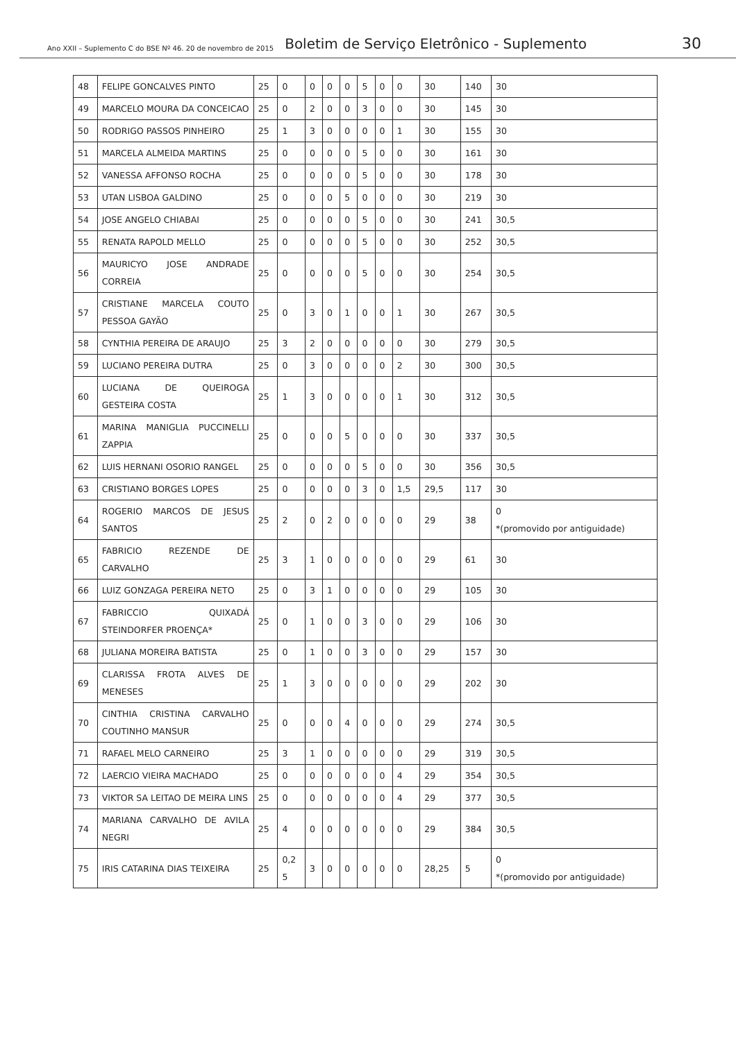Ano XXII – Suplemento C do BSE Nº 46. 20 de novembro de 2015 Boletim de Serviço Eletrônico - Suplemento 30
| 48 | FELIPE GONCALVES PINTO | 25 | 0 | 0 | 0 | 0 | 5 | 0 | 0 | 30 | 140 | 30 |
| 49 | MARCELO MOURA DA CONCEICAO | 25 | 0 | 2 | 0 | 0 | 3 | 0 | 0 | 30 | 145 | 30 |
| 50 | RODRIGO PASSOS PINHEIRO | 25 | 1 | 3 | 0 | 0 | 0 | 0 | 1 | 30 | 155 | 30 |
| 51 | MARCELA ALMEIDA MARTINS | 25 | 0 | 0 | 0 | 0 | 5 | 0 | 0 | 30 | 161 | 30 |
| 52 | VANESSA AFFONSO ROCHA | 25 | 0 | 0 | 0 | 0 | 5 | 0 | 0 | 30 | 178 | 30 |
| 53 | UTAN LISBOA GALDINO | 25 | 0 | 0 | 0 | 5 | 0 | 0 | 0 | 30 | 219 | 30 |
| 54 | JOSE ANGELO CHIABAI | 25 | 0 | 0 | 0 | 0 | 5 | 0 | 0 | 30 | 241 | 30,5 |
| 55 | RENATA RAPOLD MELLO | 25 | 0 | 0 | 0 | 0 | 5 | 0 | 0 | 30 | 252 | 30,5 |
| 56 | MAURICYO JOSE ANDRADE CORREIA | 25 | 0 | 0 | 0 | 0 | 5 | 0 | 0 | 30 | 254 | 30,5 |
| 57 | CRISTIANE MARCELA COUTO PESSOA GAYÃO | 25 | 0 | 3 | 0 | 1 | 0 | 0 | 1 | 30 | 267 | 30,5 |
| 58 | CYNTHIA PEREIRA DE ARAUJO | 25 | 3 | 2 | 0 | 0 | 0 | 0 | 0 | 30 | 279 | 30,5 |
| 59 | LUCIANO PEREIRA DUTRA | 25 | 0 | 3 | 0 | 0 | 0 | 0 | 2 | 30 | 300 | 30,5 |
| 60 | LUCIANA DE QUEIROGA GESTEIRA COSTA | 25 | 1 | 3 | 0 | 0 | 0 | 0 | 1 | 30 | 312 | 30,5 |
| 61 | MARINA MANIGLIA PUCCINELLI ZAPPIA | 25 | 0 | 0 | 0 | 5 | 0 | 0 | 0 | 30 | 337 | 30,5 |
| 62 | LUIS HERNANI OSORIO RANGEL | 25 | 0 | 0 | 0 | 0 | 5 | 0 | 0 | 30 | 356 | 30,5 |
| 63 | CRISTIANO BORGES LOPES | 25 | 0 | 0 | 0 | 0 | 3 | 0 | 1,5 | 29,5 | 117 | 30 |
| 64 | ROGERIO MARCOS DE JESUS SANTOS | 25 | 2 | 0 | 2 | 0 | 0 | 0 | 0 | 29 | 38 | 0 *(promovido por antiguidade) |
| 65 | FABRICIO REZENDE DE CARVALHO | 25 | 3 | 1 | 0 | 0 | 0 | 0 | 0 | 29 | 61 | 30 |
| 66 | LUIZ GONZAGA PEREIRA NETO | 25 | 0 | 3 | 1 | 0 | 0 | 0 | 0 | 29 | 105 | 30 |
| 67 | FABRICCIO QUIXADÁ STEINDORFER PROENÇA* | 25 | 0 | 1 | 0 | 0 | 3 | 0 | 0 | 29 | 106 | 30 |
| 68 | JULIANA MOREIRA BATISTA | 25 | 0 | 1 | 0 | 0 | 3 | 0 | 0 | 29 | 157 | 30 |
| 69 | CLARISSA FROTA ALVES DE MENESES | 25 | 1 | 3 | 0 | 0 | 0 | 0 | 0 | 29 | 202 | 30 |
| 70 | CINTHIA CRISTINA CARVALHO COUTINHO MANSUR | 25 | 0 | 0 | 0 | 4 | 0 | 0 | 0 | 29 | 274 | 30,5 |
| 71 | RAFAEL MELO CARNEIRO | 25 | 3 | 1 | 0 | 0 | 0 | 0 | 0 | 29 | 319 | 30,5 |
| 72 | LAERCIO VIEIRA MACHADO | 25 | 0 | 0 | 0 | 0 | 0 | 0 | 4 | 29 | 354 | 30,5 |
| 73 | VIKTOR SA LEITAO DE MEIRA LINS | 25 | 0 | 0 | 0 | 0 | 0 | 0 | 4 | 29 | 377 | 30,5 |
| 74 | MARIANA CARVALHO DE AVILA NEGRI | 25 | 4 | 0 | 0 | 0 | 0 | 0 | 0 | 29 | 384 | 30,5 |
| 75 | IRIS CATARINA DIAS TEIXEIRA | 25 | 0,2 5 | 3 | 0 | 0 | 0 | 0 | 0 | 28,25 | 5 | 0 *(promovido por antiguidade) |